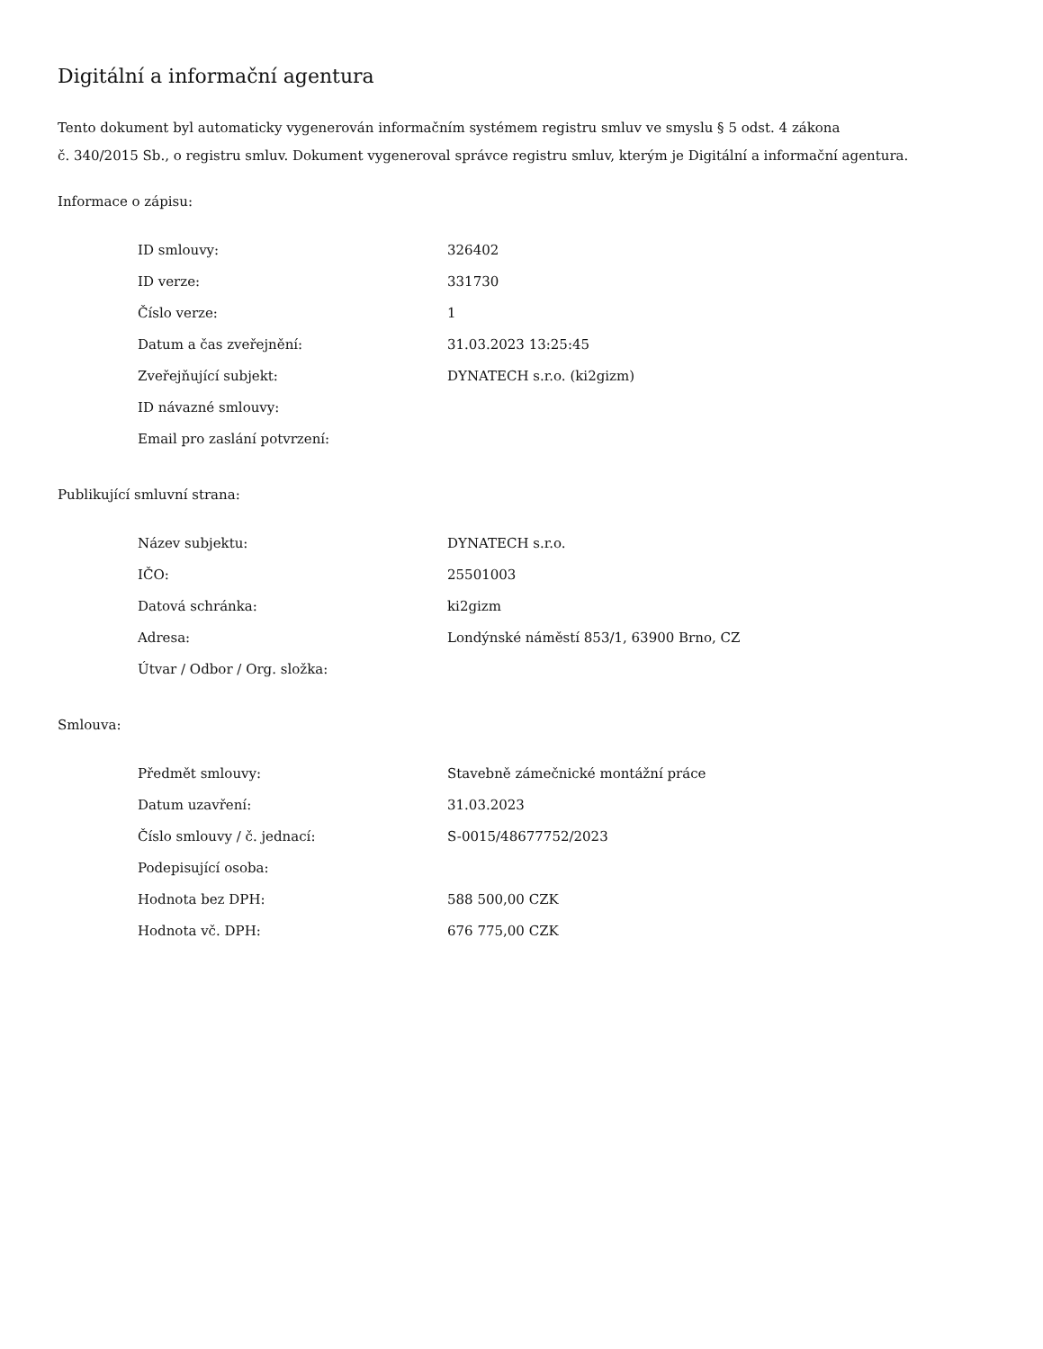Digitální a informační agentura
Tento dokument byl automaticky vygenerován informačním systémem registru smluv ve smyslu § 5 odst. 4 zákona
č. 340/2015 Sb., o registru smluv. Dokument vygeneroval správce registru smluv, kterým je Digitální a informační agentura.
Informace o zápisu:
| ID smlouvy: | 326402 |
| ID verze: | 331730 |
| Číslo verze: | 1 |
| Datum a čas zveřejnění: | 31.03.2023 13:25:45 |
| Zveřejňující subjekt: | DYNATECH s.r.o. (ki2gizm) |
| ID návazné smlouvy: | |
| Email pro zaslání potvrzení: | |
Publikující smluvní strana:
| Název subjektu: | DYNATECH s.r.o. |
| IČO: | 25501003 |
| Datová schránka: | ki2gizm |
| Adresa: | Londýnské náměstí 853/1, 63900 Brno, CZ |
| Útvar / Odbor / Org. složka: | |
Smlouva:
| Předmět smlouvy: | Stavebně zámečnické montážní práce |
| Datum uzavření: | 31.03.2023 |
| Číslo smlouvy / č. jednací: | S-0015/48677752/2023 |
| Podepisující osoba: | |
| Hodnota bez DPH: | 588 500,00 CZK |
| Hodnota vč. DPH: | 676 775,00 CZK |